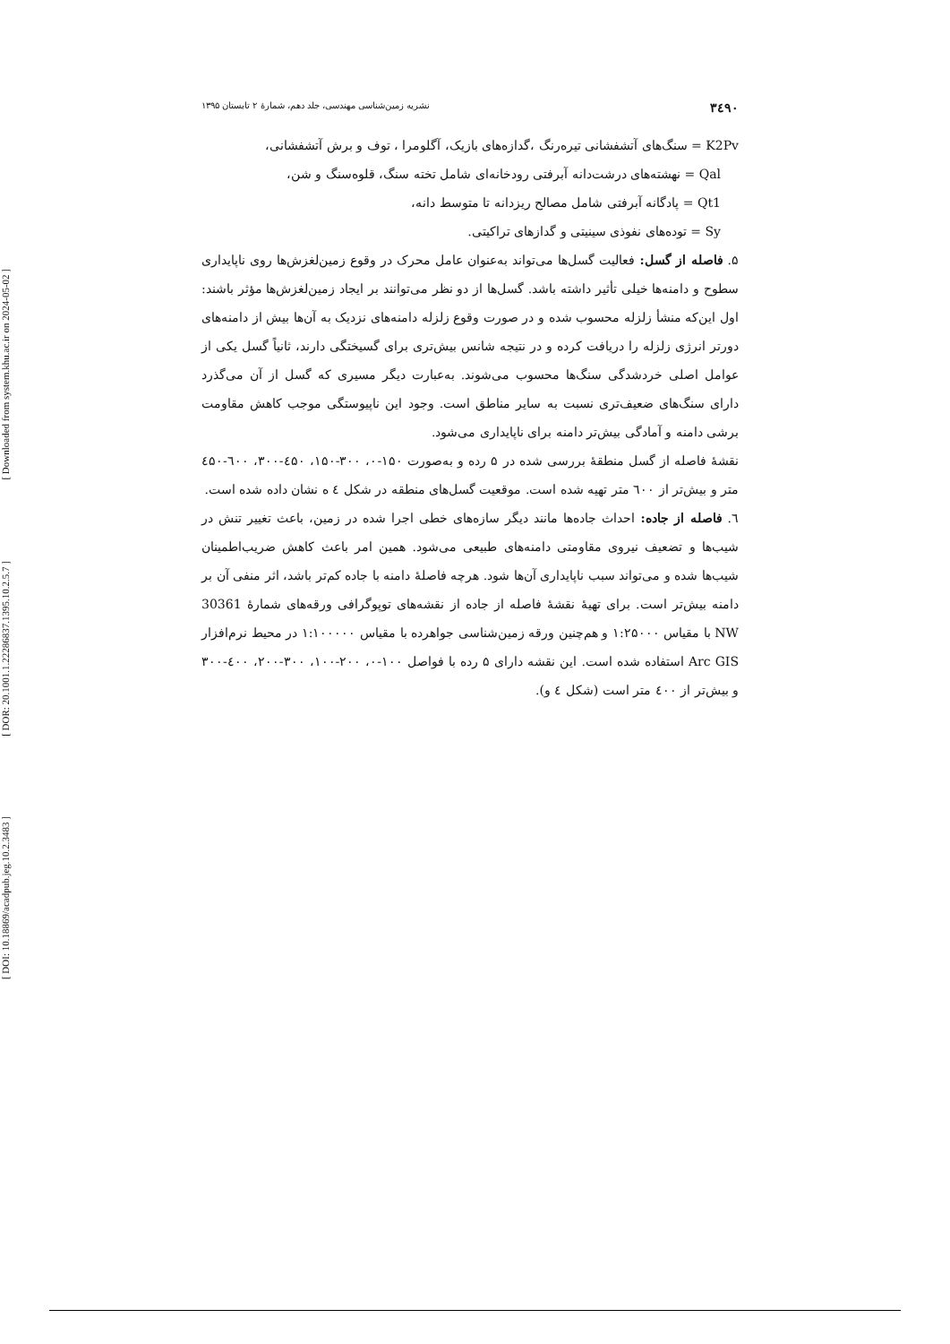[ Downloaded from system.khu.ac.ir on 2024-05-02 ]
[ DOR: 20.1001.1.22286837.1395.10.2.5.7 ]
[ DOI: 10.18869/acadpub.jeg.10.2.3483 ]
۳٤۹۰ نشریه زمین‌شناسی مهندسی، جلد دهم، شمارۀ ۲ تابستان ۱۳۹۵
K2Pv = سنگ‌های آتشفشانی تیره‌رنگ ،گدازه‌های بازیک، آگلومرا ، توف و برش آتشفشانی،
Qal = نهشته‌های درشت‌دانه آبرفتی رودخانه‌ای شامل تخته سنگ، قلوه‌سنگ و شن،
Qt1 = پادگانه آبرفتی شامل مصالح ریزدانه تا متوسط دانه،
Sy = توده‌های نفوذی سینیتی و گدازهای تراکیتی.
۵. فاصله از گسل: فعالیت گسل‌ها می‌تواند به‌عنوان عامل محرک در وقوع زمین‌لغزش‌ها روی ناپایداری سطوح و دامنه‌ها خیلی تأثیر داشته باشد. گسل‌ها از دو نظر می‌توانند بر ایجاد زمین‌لغزش‌ها مؤثر باشند: اول این‌که منشأ زلزله محسوب شده و در صورت وقوع زلزله دامنه‌های نزدیک به آن‌ها بیش از دامنه‌های دورتر انرژی زلزله را دریافت کرده و در نتیجه شانس بیش‌تری برای گسیختگی دارند، ثانیاً گسل یکی از عوامل اصلی خردشدگی سنگ‌ها محسوب می‌شوند. به‌عبارت دیگر مسیری که گسل از آن می‌گذرد دارای سنگ‌های ضعیف‌تری نسبت به سایر مناطق است. وجود این ناپیوستگی موجب کاهش مقاومت برشی دامنه و آمادگی بیش‌تر دامنه برای ناپایداری می‌شود.
نقشۀ فاصله از گسل منطقۀ بررسی شده در ۵ رده و به‌صورت ۱۵۰-۰، ۳۰۰-۱۵۰، ٤۵۰-۳۰۰، ٦۰۰-٤۵۰ متر و بیش‌تر از ٦۰۰ متر تهیه شده است. موقعیت گسل‌های منطقه در شکل ٤ ه نشان داده شده است.
٦. فاصله از جاده: احداث جاده‌ها مانند دیگر سازه‌های خطی اجرا شده در زمین، باعث تغییر تنش در شیب‌ها و تضعیف نیروی مقاومتی دامنه‌های طبیعی می‌شود. همین امر باعث کاهش ضریب‌اطمینان شیب‌ها شده و می‌تواند سبب ناپایداری آن‌ها شود. هرچه فاصلۀ دامنه با جاده کم‌تر باشد، اثر منفی آن بر دامنه بیش‌تر است. برای تهیۀ نقشۀ فاصله از جاده از نقشه‌های توپوگرافی ورقه‌های شمارۀ 30361 NW با مقیاس ۱:۲۵۰۰۰ و هم‌چنین ورقه زمین‌شناسی جواهرده با مقیاس ۱:۱۰۰۰۰۰ در محیط نرم‌افزار Arc GIS استفاده شده است. این نقشه دارای ۵ رده با فواصل ۱۰۰-۰، ۲۰۰-۱۰۰، ۳۰۰-۲۰۰، ٤۰۰-۳۰۰ و بیش‌تر از ٤۰۰ متر است (شکل ٤ و).